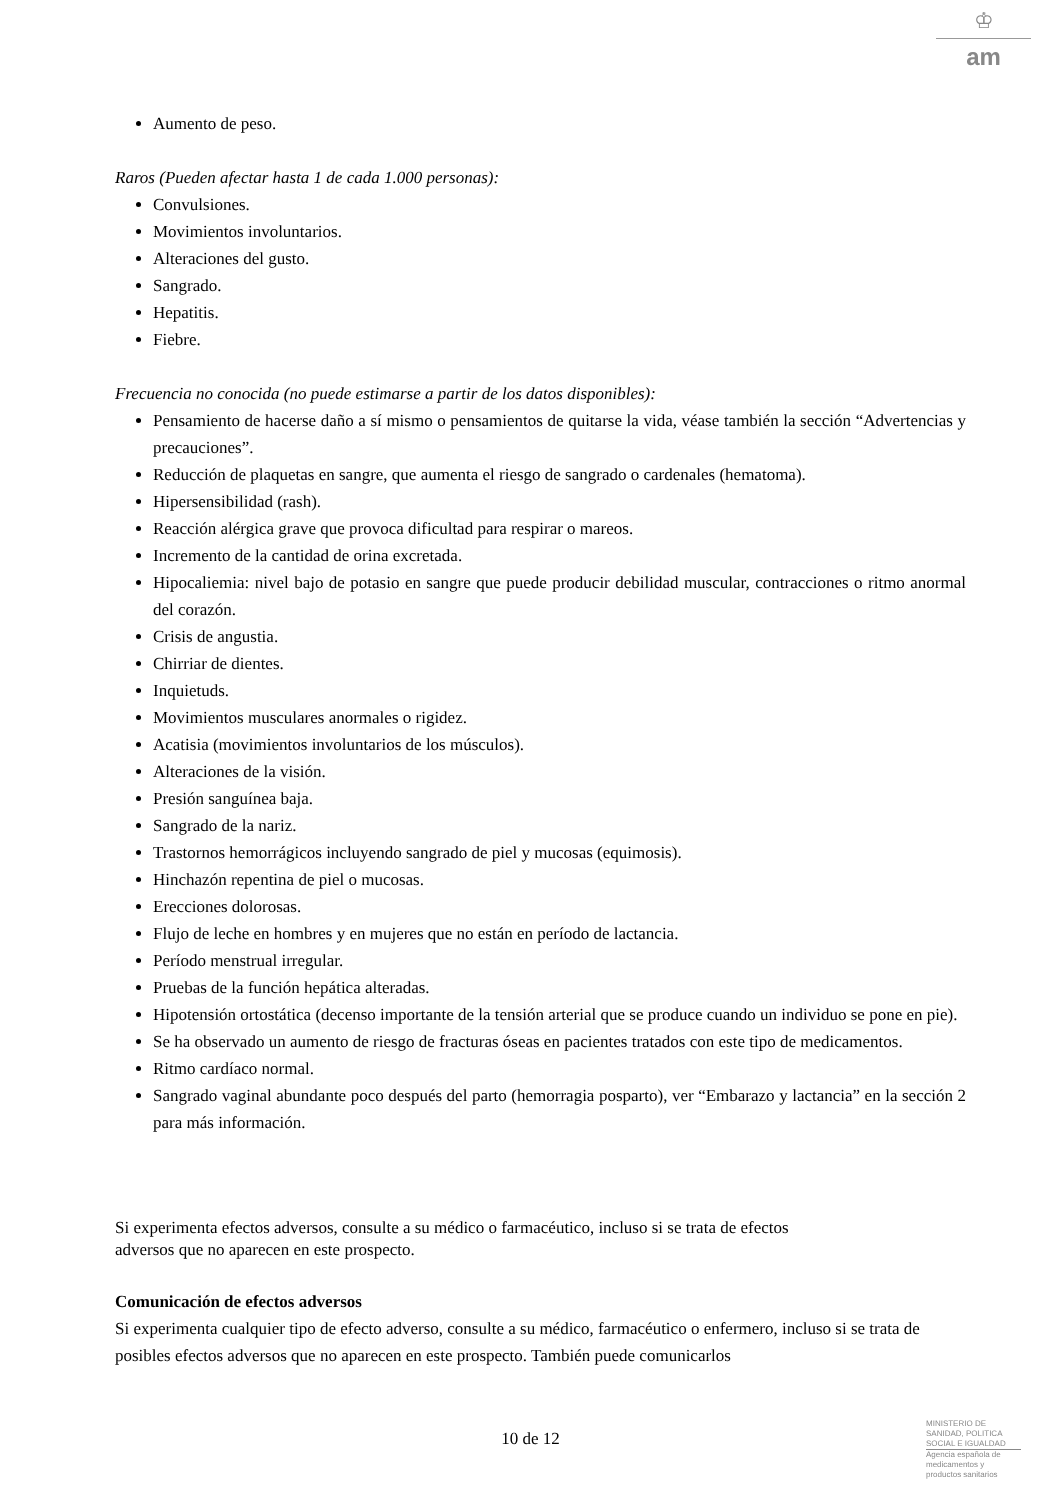♔
am
Aumento de peso.
Raros (Pueden afectar hasta 1 de cada 1.000 personas):
Convulsiones.
Movimientos involuntarios.
Alteraciones del gusto.
Sangrado.
Hepatitis.
Fiebre.
Frecuencia no conocida (no puede estimarse a partir de los datos disponibles):
Pensamiento de hacerse daño a sí mismo o pensamientos de quitarse la vida, véase también la sección “Advertencias y precauciones”.
Reducción de plaquetas en sangre, que aumenta el riesgo de sangrado o cardenales (hematoma).
Hipersensibilidad (rash).
Reacción alérgica grave que provoca dificultad para respirar o mareos.
Incremento de la cantidad de orina excretada.
Hipocaliemia: nivel bajo de potasio en sangre que puede producir debilidad muscular, contracciones o ritmo anormal del corazón.
Crisis de angustia.
Chirriar de dientes.
Inquietuds.
Movimientos musculares anormales o rigidez.
Acatisia (movimientos involuntarios de los músculos).
Alteraciones de la visión.
Presión sanguínea baja.
Sangrado de la nariz.
Trastornos hemorrágicos incluyendo sangrado de piel y mucosas (equimosis).
Hinchazón repentina de piel o mucosas.
Erecciones dolorosas.
Flujo de leche en hombres y en mujeres que no están en período de lactancia.
Período menstrual irregular.
Pruebas de la función hepática alteradas.
Hipotensión ortostática (decenso importante de la tensión arterial que se produce cuando un individuo se pone en pie).
Se ha observado un aumento de riesgo de fracturas óseas en pacientes tratados con este tipo de medicamentos.
Ritmo cardíaco normal.
Sangrado vaginal abundante poco después del parto (hemorragia posparto), ver “Embarazo y lactancia” en la sección 2 para más información.
Si experimenta efectos adversos, consulte a su médico o farmacéutico, incluso si se trata de efectos
adversos que no aparecen en este prospecto.
Comunicación de efectos adversos
Si experimenta cualquier tipo de efecto adverso, consulte a su médico, farmacéutico o enfermero, incluso si se trata de posibles efectos adversos que no aparecen en este prospecto. También puede comunicarlos
10 de 12
MINISTERIO DE
SANIDAD, POLITICA
SOCIAL E IGUALDAD
Agencia española de
medicamentos y
productos sanitarios